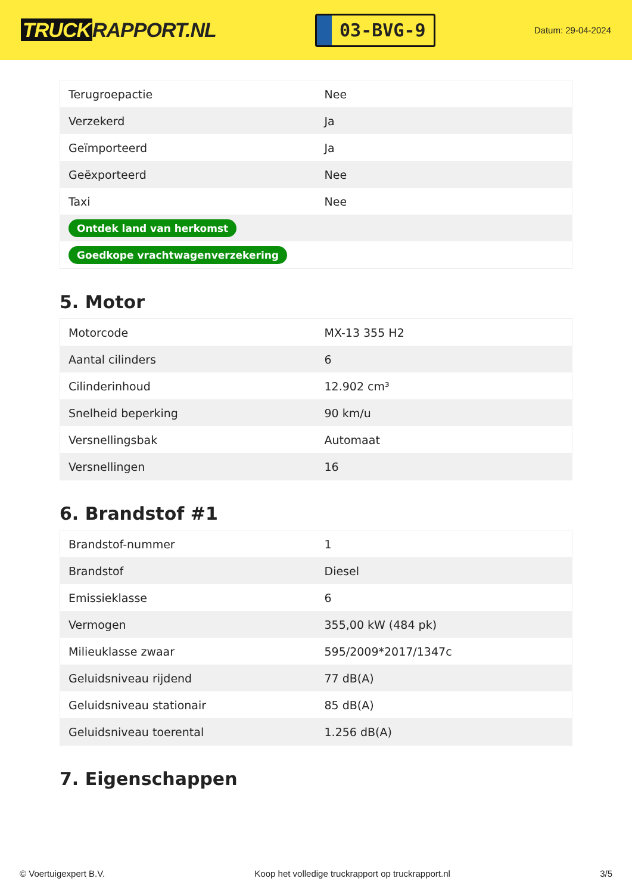TRUCK RAPPORT.NL
03-BVG-9
Datum: 29-04-2024
| Terugroepactie | Nee |
| Verzekerd | Ja |
| Geïmporteerd | Ja |
| Geëxporteerd | Nee |
| Taxi | Nee |
| Ontdek land van herkomst | |
| Goedkope vrachtwagenverzekering | |
5. Motor
| Motorcode | MX-13 355 H2 |
| Aantal cilinders | 6 |
| Cilinderinhoud | 12.902 cm³ |
| Snelheid beperking | 90 km/u |
| Versnellingsbak | Automaat |
| Versnellingen | 16 |
6. Brandstof #1
| Brandstof-nummer | 1 |
| Brandstof | Diesel |
| Emissieklasse | 6 |
| Vermogen | 355,00 kW (484 pk) |
| Milieuklasse zwaar | 595/2009*2017/1347c |
| Geluidsniveau rijdend | 77 dB(A) |
| Geluidsniveau stationair | 85 dB(A) |
| Geluidsniveau toerental | 1.256 dB(A) |
7. Eigenschappen
© Voertuigexpert B.V. Koop het volledige truckrapport op truckrapport.nl 3/5